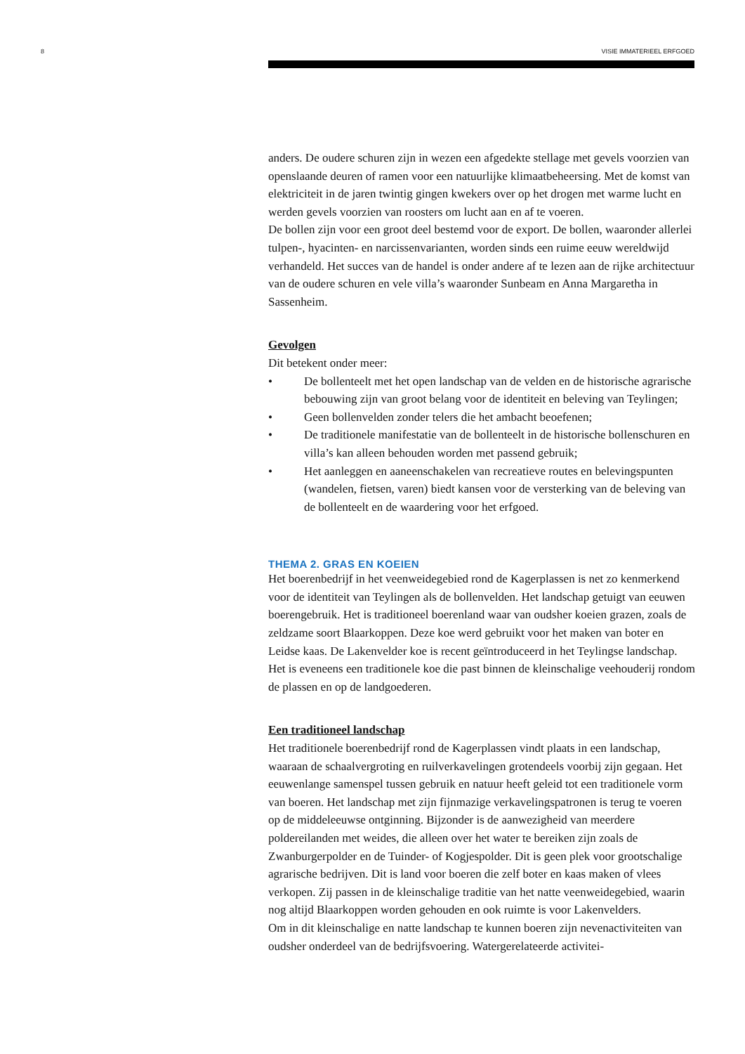8 VISIE IMMATERIEEL ERFGOED
anders. De oudere schuren zijn in wezen een afgedekte stellage met gevels voorzien van openslaande deuren of ramen voor een natuurlijke klimaatbeheersing. Met de komst van elektriciteit in de jaren twintig gingen kwekers over op het drogen met warme lucht en werden gevels voorzien van roosters om lucht aan en af te voeren.
De bollen zijn voor een groot deel bestemd voor de export. De bollen, waaronder allerlei tulpen-, hyacinten- en narcissenvarianten, worden sinds een ruime eeuw wereldwijd verhandeld. Het succes van de handel is onder andere af te lezen aan de rijke architectuur van de oudere schuren en vele villa’s waaronder Sunbeam en Anna Margaretha in Sassenheim.
Gevolgen
Dit betekent onder meer:
• De bollenteelt met het open landschap van de velden en de historische agrarische bebouwing zijn van groot belang voor de identiteit en beleving van Teylingen;
• Geen bollenvelden zonder telers die het ambacht beoefenen;
• De traditionele manifestatie van de bollenteelt in de historische bollenschuren en villa’s kan alleen behouden worden met passend gebruik;
• Het aanleggen en aaneenschakelen van recreatieve routes en belevingspunten (wandelen, fietsen, varen) biedt kansen voor de versterking van de beleving van de bollenteelt en de waardering voor het erfgoed.
THEMA 2. GRAS EN KOEIEN
Het boerenbedrijf in het veenweidegebied rond de Kagerplassen is net zo kenmerkend voor de identiteit van Teylingen als de bollenvelden. Het landschap getuigt van eeuwen boerengebruik. Het is traditioneel boerenland waar van oudsher koeien grazen, zoals de zeldzame soort Blaarkoppen. Deze koe werd gebruikt voor het maken van boter en Leidse kaas. De Lakenvelder koe is recent geïntroduceerd in het Teylingse landschap. Het is eveneens een traditionele koe die past binnen de kleinschalige veehouderij rondom de plassen en op de landgoederen.
Een traditioneel landschap
Het traditionele boerenbedrijf rond de Kagerplassen vindt plaats in een landschap, waaraan de schaalvergroting en ruilverkavelingen grotendeels voorbij zijn gegaan. Het eeuwenlange samenspel tussen gebruik en natuur heeft geleid tot een traditionele vorm van boeren. Het landschap met zijn fijnmazige verkavelingspatronen is terug te voeren op de middeleeuwse ontginning. Bijzonder is de aanwezigheid van meerdere poldereilanden met weides, die alleen over het water te bereiken zijn zoals de Zwanburgerpolder en de Tuinder- of Kogjespolder. Dit is geen plek voor grootschalige agrarische bedrijven. Dit is land voor boeren die zelf boter en kaas maken of vlees verkopen. Zij passen in de kleinschalige traditie van het natte veenweidegebied, waarin nog altijd Blaarkoppen worden gehouden en ook ruimte is voor Lakenvelders.
Om in dit kleinschalige en natte landschap te kunnen boeren zijn nevenactiviteiten van oudsher onderdeel van de bedrijfsvoering. Watergerelateerde activitei-